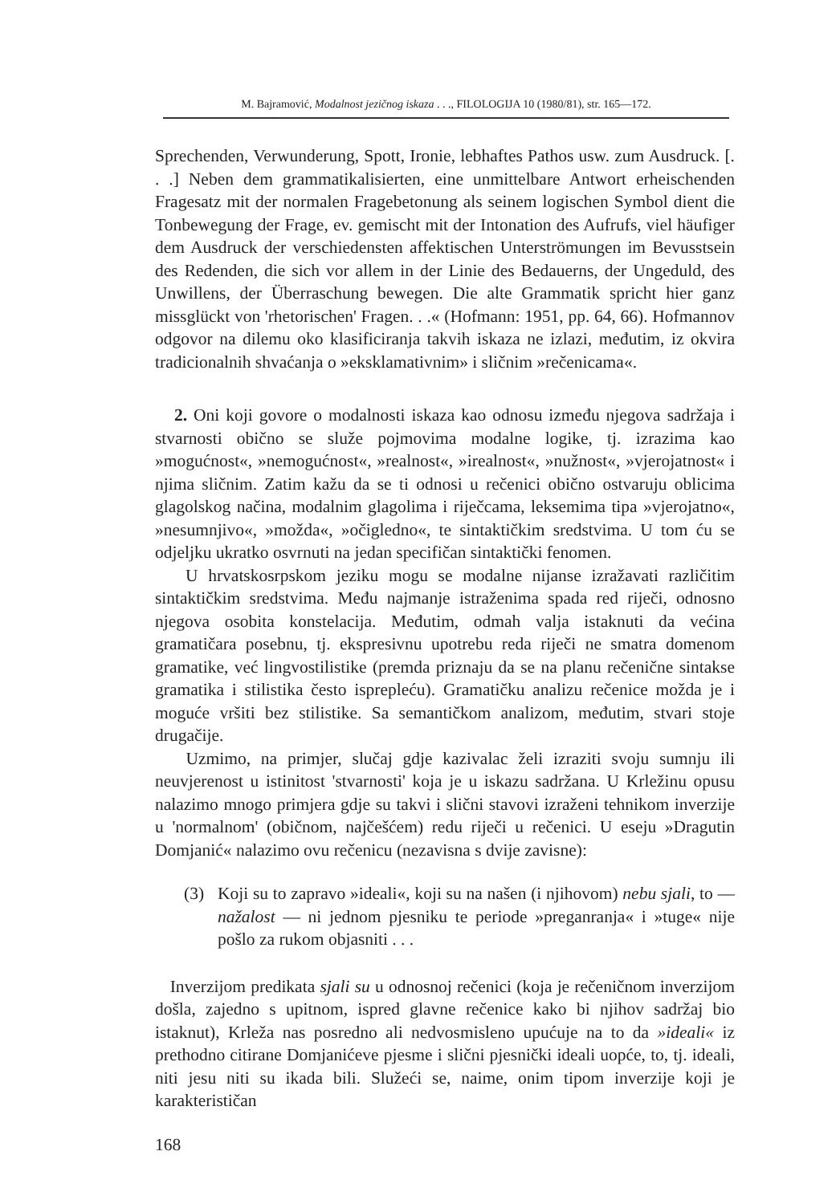M. Bajramović, Modalnost jezičnog iskaza . . ., FILOLOGIJA 10 (1980/81), str. 165—172.
Sprechenden, Verwunderung, Spott, Ironie, lebhaftes Pathos usw. zum Ausdruck. [. . .] Neben dem grammatikalisierten, eine unmittelbare Antwort erheischenden Fragesatz mit der normalen Fragebetonung als seinem logischen Symbol dient die Tonbewegung der Frage, ev. gemischt mit der Intonation des Aufrufs, viel häufiger dem Ausdruck der verschiedensten affektischen Unterströmungen im Bevusstsein des Redenden, die sich vor allem in der Linie des Bedauerns, der Ungeduld, des Unwillens, der Überraschung bewegen. Die alte Grammatik spricht hier ganz missglückt von 'rhetorischen' Fragen. . .« (Hofmann: 1951, pp. 64, 66). Hofmannov odgovor na dilemu oko klasificiranja takvih iskaza ne izlazi, međutim, iz okvira tradicionalnih shvaćanja o »eksklamativnim» i sličnim »rečenicama«.
2. Oni koji govore o modalnosti iskaza kao odnosu između njegova sadržaja i stvarnosti obično se služe pojmovima modalne logike, tj. izrazima kao »mogućnost«, »nemogućnost«, »realnost«, »irealnost«, »nužnost«, »vjerojatnost« i njima sličnim. Zatim kažu da se ti odnosi u rečenici obično ostvaruju oblicima glagolskog načina, modalnim glagolima i riječcama, leksemima tipa »vjerojatno«, »nesumnjivo«, »možda«, »očigledno«, te sintaktičkim sredstvima. U tom ću se odjeljku ukratko osvrnuti na jedan specifičan sintaktički fenomen.
U hrvatskosrpskom jeziku mogu se modalne nijanse izražavati različitim sintaktičkim sredstvima. Među najmanje istraženima spada red riječi, odnosno njegova osobita konstelacija. Međutim, odmah valja istaknuti da većina gramatičara posebnu, tj. ekspresivnu upotrebu reda riječi ne smatra domenom gramatike, već lingvostilistike (premda priznaju da se na planu rečenične sintakse gramatika i stilistika često isprepleću). Gramatičku analizu rečenice možda je i moguće vršiti bez stilistike. Sa semantičkom analizom, međutim, stvari stoje drugačije.
Uzmimo, na primjer, slučaj gdje kazivalac želi izraziti svoju sumnju ili neuvjerenost u istinitost 'stvarnosti' koja je u iskazu sadržana. U Krležinu opusu nalazimo mnogo primjera gdje su takvi i slični stavovi izraženi tehnikom inverzije u 'normalnom' (običnom, najčešćem) redu riječi u rečenici. U eseju »Dragutin Domjanić« nalazimo ovu rečenicu (nezavisna s dvije zavisne):
(3) Koji su to zapravo »ideali«, koji su na našen (i njihovom) nebu sjali, to — nažalost — ni jednom pjesniku te periode »preganranja« i »tuge« nije pošlo za rukom objasniti . . .
Inverzijom predikata sjali su u odnosnoj rečenici (koja je rečeničnom inverzijom došla, zajedno s upitnom, ispred glavne rečenice kako bi njihov sadržaj bio istaknut), Krleža nas posredno ali nedvosmisleno upućuje na to da »ideali« iz prethodno citirane Domjanićeve pjesme i slični pjesnički ideali uopće, to, tj. ideali, niti jesu niti su ikada bili. Služeći se, naime, onim tipom inverzije koji je karakterističan
168